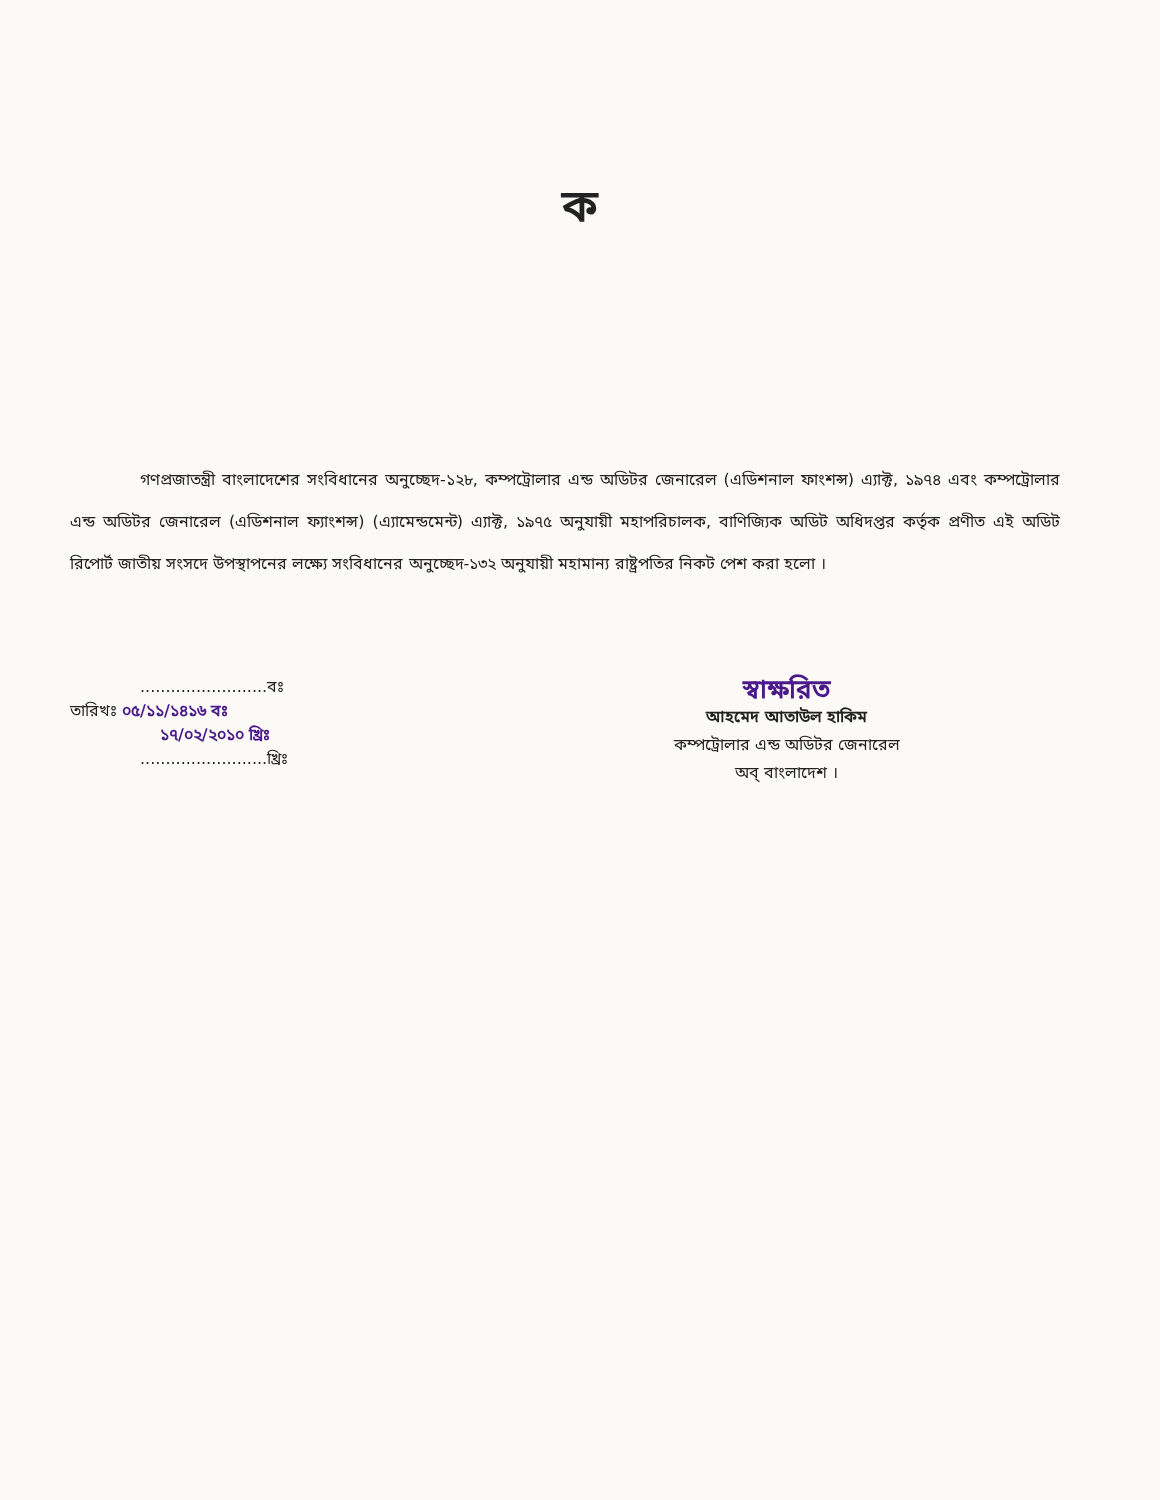ক
গণপ্রজাতন্ত্রী বাংলাদেশের সংবিধানের অনুচ্ছেদ-১২৮, কম্পট্রোলার এন্ড অডিটর জেনারেল (এডিশনাল ফাংশন্স) এ্যাক্ট, ১৯৭৪ এবং কম্পট্রোলার এন্ড অডিটর জেনারেল (এডিশনাল ফ্যাংশন্স) (এ্যামেন্ডমেন্ট) এ্যাক্ট, ১৯৭৫ অনুযায়ী মহাপরিচালক, বাণিজ্যিক অডিট অধিদপ্তর কর্তৃক প্রণীত এই অডিট রিপোর্ট জাতীয় সংসদে উপস্থাপনের লক্ষ্যে সংবিধানের অনুচ্ছেদ-১৩২ অনুযায়ী মহামান্য রাষ্ট্রপতির নিকট পেশ করা হলো ।
.........................বঃ
তারিখঃ ০৫/১১/১৪১৬ বঃ
১৭/০২/২০১০ খ্রিঃ
.........................খ্রিঃ
স্বাক্ষরিত
আহমেদ আতাউল হাকিম
কম্পট্রোলার এন্ড অডিটর জেনারেল
অব্ বাংলাদেশ ।